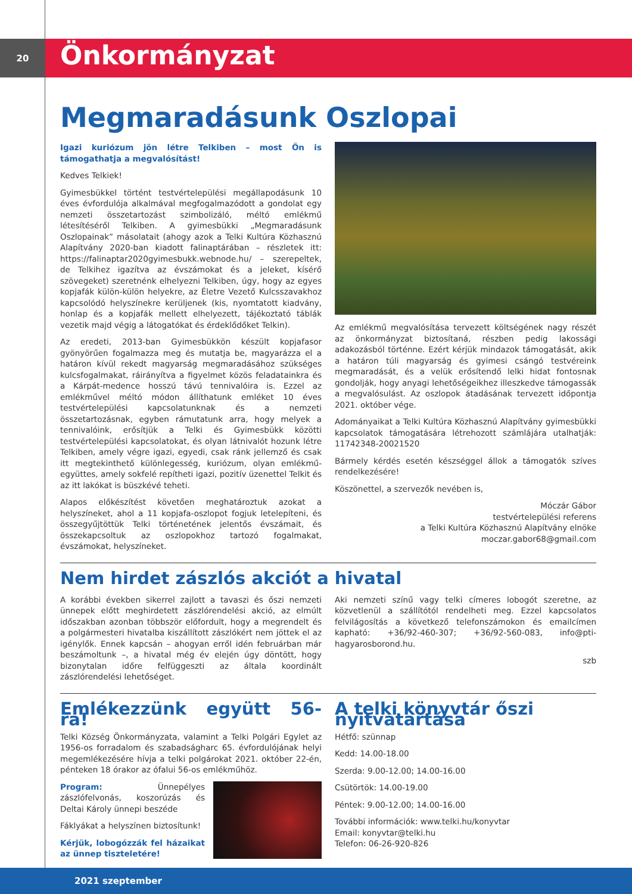20
Önkormányzat
Megmaradásunk Oszlopai
Igazi kuriózum jön létre Telkiben – most Ön is támogathatja a megvalósítást!
Kedves Telkiek!
Gyimesbükkel történt testvértelepülési megállapodásunk 10 éves évfordulója alkalmával megfogalmazódott a gondolat egy nemzeti összetartozást szimbolizáló, méltó emlékmű létesítéséről Telkiben. A gyimesbükki „Megmaradásunk Oszlopainak” másolatait (ahogy azok a Telki Kultúra Közhasznú Alapítvány 2020-ban kiadott falinaptárában – részletek itt: https://falinaptar2020gyimesbukk.webnode.hu/ – szerepeltek, de Telkihez igazítva az évszámokat és a jeleket, kísérő szövegeket) szeretnénk elhelyezni Telkiben, úgy, hogy az egyes kopjafák külön-külön helyekre, az Életre Vezető Kulcsszavakhoz kapcsolódó helyszínekre kerüljenek (kis, nyomtatott kiadvány, honlap és a kopjafák mellett elhelyezett, tájékoztató táblák vezetik majd végig a látogatókat és érdeklődőket Telkin).
Az eredeti, 2013-ban Gyimesbükkön készült kopjafasor gyönyörűen fogalmazza meg és mutatja be, magyarázza el a határon kívül rekedt magyarság megmaradásához szükséges kulcsfogalmakat, ráirányítva a figyelmet közös feladatainkra és a Kárpát-medence hosszú távú tennivalóira is. Ezzel az emlékművel méltó módon állíthatunk emléket 10 éves testvértelepülési kapcsolatunknak és a nemzeti összetartozásnak, egyben rámutatunk arra, hogy melyek a tennivalóink, erősítjük a Telki és Gyimesbükk közötti testvértelepülési kapcsolatokat, és olyan látnivalót hozunk létre Telkiben, amely végre igazi, egyedi, csak ránk jellemző és csak itt megtekinthető különlegesség, kuriózum, olyan emlékmű-együttes, amely sokfelé repítheti igazi, pozitív üzenettel Telkit és az itt lakókat is büszkévé teheti.
Alapos előkészítést követően meghatároztuk azokat a helyszíneket, ahol a 11 kopjafa-oszlopot fogjuk letelepíteni, és összegyűjtöttük Telki történetének jelentős évszámait, és összekapcsoltuk az oszlopokhoz tartozó fogalmakat, évszámokat, helyszíneket.
Az emlékmű megvalósítása tervezett költségének nagy részét az önkormányzat biztosítaná, részben pedig lakossági adakozásból történne. Ezért kérjük mindazok támogatását, akik a határon túli magyarság és gyimesi csángó testvéreink megmaradását, és a velük erősítendő lelki hidat fontosnak gondolják, hogy anyagi lehetőségeikhez illeszkedve támogassák a megvalósulást. Az oszlopok átadásának tervezett időpontja 2021. október vége.
Adományaikat a Telki Kultúra Közhasznú Alapítvány gyimesbükki kapcsolatok támogatására létrehozott számlájára utalhatják: 11742348-20021520
Bármely kérdés esetén készséggel állok a támogatók szíves rendelkezésére!
Köszönettel, a szervezők nevében is,
Móczár Gábor
testvértelepülési referens
a Telki Kultúra Közhasznú Alapítvány elnöke
moczar.gabor68@gmail.com
Nem hirdet zászlós akciót a hivatal
A korábbi években sikerrel zajlott a tavaszi és őszi nemzeti ünnepek előtt meghirdetett zászlórendelési akció, az elmúlt időszakban azonban többször előfordult, hogy a megrendelt és a polgármesteri hivatalba kiszállított zászlókért nem jöttek el az igénylők. Ennek kapcsán – ahogyan erről idén februárban már beszámoltunk –, a hivatal még év elején úgy döntött, hogy bizonytalan időre felfüggeszti az általa koordinált zászlórendelési lehetőséget.
Aki nemzeti színű vagy telki címeres lobogót szeretne, az közvetlenül a szállítótól rendelheti meg. Ezzel kapcsolatos felvilágosítás a következő telefonszámokon és emailcímen kapható: +36/92-460-307; +36/92-560-083, info@pti-hagyarosborond.hu.
szb
Emlékezzünk együtt 56-ra!
Telki Község Önkormányzata, valamint a Telki Polgári Egylet az 1956-os forradalom és szabadságharc 65. évfordulójának helyi megemlékezésére hívja a telki polgárokat 2021. október 22-én, pénteken 18 órakor az ófalui 56-os emlékműhöz.
Program: Ünnepélyes zászlófelvonás, koszorúzás és Deltai Károly ünnepi beszéde
Fáklyákat a helyszínen biztosítunk!
Kérjük, lobogózzák fel házaikat az ünnep tiszteletére!
A telki könyvtár őszi nyitvatartása
Hétfő: szünnap
Kedd: 14.00-18.00
Szerda: 9.00-12.00; 14.00-16.00
Csütörtök: 14.00-19.00
Péntek: 9.00-12.00; 14.00-16.00
További információk: www.telki.hu/konyvtar
Email: konyvtar@telki.hu
Telefon: 06-26-920-826
2021 szeptember